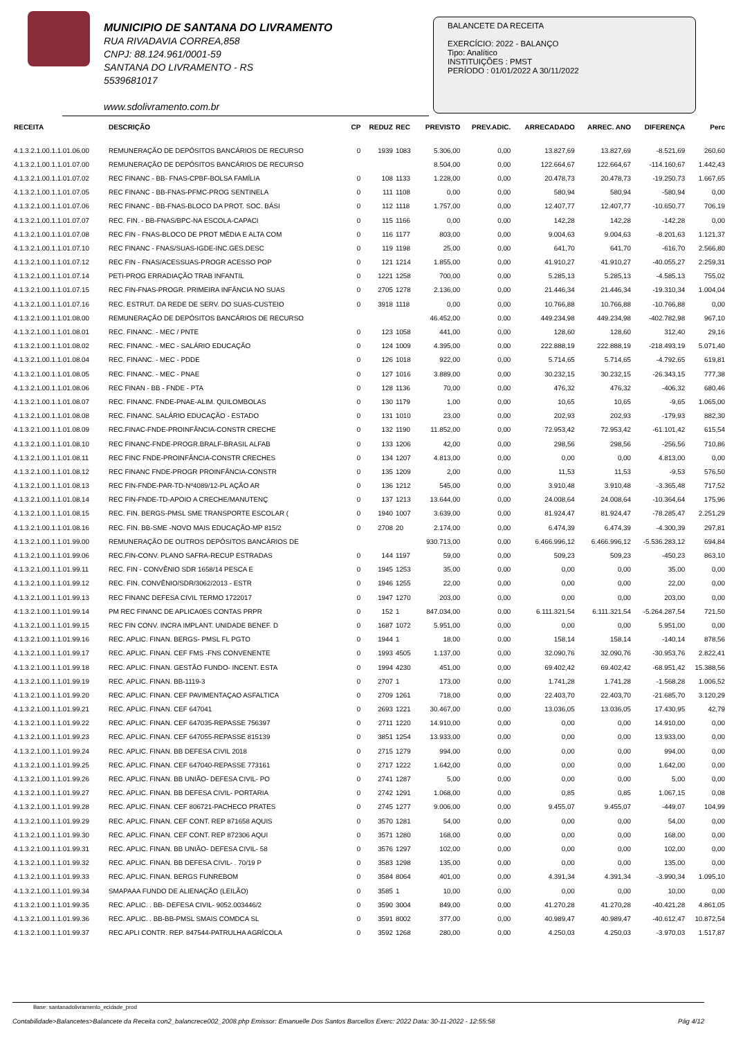MUNICIPIO DE SANTANA DO LIVRAMENTO
RUA RIVADAVIA CORREA,858
CNPJ: 88.124.961/0001-59
SANTANA DO LIVRAMENTO - RS
5539681017
www.sdolivramento.com.br
BALANCETE DA RECEITA
EXERCÍCIO: 2022 - BALANÇO
Tipo: Analítico
INSTITUIÇÕES : PMST
PERÍODO : 01/01/2022 A 30/11/2022
| RECEITA | DESCRIÇÃO | CP | REDUZ | REC | PREVISTO | PREV.ADIC. | ARRECADADO | ARREC. ANO | DIFERENÇA | Perc |
| --- | --- | --- | --- | --- | --- | --- | --- | --- | --- | --- |
| 4.1.3.2.1.00.1.1.01.06.00 | REMUNERAÇÃO DE DEPÓSITOS BANCÁRIOS DE RECURSO | 0 | 1939 | 1083 | 5.306,00 | 0,00 | 13.827,69 | 13.827,69 | -8.521,69 | 260,60 |
| 4.1.3.2.1.00.1.1.01.07.00 | REMUNERAÇÃO DE DEPÓSITOS BANCÁRIOS DE RECURSO | | | | 8.504,00 | 0,00 | 122.664,67 | 122.664,67 | -114.160,67 | 1.442,43 |
| 4.1.3.2.1.00.1.1.01.07.02 | REC FINANC - BB- FNAS-CPBF-BOLSA FAMÍLIA | 0 | 108 | 1133 | 1.228,00 | 0,00 | 20.478,73 | 20.478,73 | -19.250,73 | 1.667,65 |
| 4.1.3.2.1.00.1.1.01.07.05 | REC FINANC - BB-FNAS-PFMC-PROG SENTINELA | 0 | 111 | 1108 | 0,00 | 0,00 | 580,94 | 580,94 | -580,94 | 0,00 |
| 4.1.3.2.1.00.1.1.01.07.06 | REC FINANC - BB-FNAS-BLOCO DA PROT. SOC. BÁSI | 0 | 112 | 1118 | 1.757,00 | 0,00 | 12.407,77 | 12.407,77 | -10.650,77 | 706,19 |
| 4.1.3.2.1.00.1.1.01.07.07 | REC. FIN. - BB-FNAS/BPC-NA ESCOLA-CAPACI | 0 | 115 | 1166 | 0,00 | 0,00 | 142,28 | 142,28 | -142,28 | 0,00 |
| 4.1.3.2.1.00.1.1.01.07.08 | REC FIN - FNAS-BLOCO DE PROT MÉDIA E ALTA COM | 0 | 116 | 1177 | 803,00 | 0,00 | 9.004,63 | 9.004,63 | -8.201,63 | 1.121,37 |
| 4.1.3.2.1.00.1.1.01.07.10 | REC FINANC - FNAS/SUAS-IGDE-INC.GES.DESC | 0 | 119 | 1198 | 25,00 | 0,00 | 641,70 | 641,70 | -616,70 | 2.566,80 |
| 4.1.3.2.1.00.1.1.01.07.12 | REC FIN - FNAS/ACESSUAS-PROGR ACESSO POP | 0 | 121 | 1214 | 1.855,00 | 0,00 | 41.910,27 | 41.910,27 | -40.055,27 | 2.259,31 |
| 4.1.3.2.1.00.1.1.01.07.14 | PETI-PROG ERRADIAÇÃO TRAB INFANTIL | 0 | 1221 | 1258 | 700,00 | 0,00 | 5.285,13 | 5.285,13 | -4.585,13 | 755,02 |
| 4.1.3.2.1.00.1.1.01.07.15 | REC FIN-FNAS-PROGR. PRIMEIRA INFÂNCIA NO SUAS | 0 | 2705 | 1278 | 2.136,00 | 0,00 | 21.446,34 | 21.446,34 | -19.310,34 | 1.004,04 |
| 4.1.3.2.1.00.1.1.01.07.16 | REC. ESTRUT. DA REDE DE SERV. DO SUAS-CUSTEIO | 0 | 3918 | 1118 | 0,00 | 0,00 | 10.766,88 | 10.766,88 | -10.766,88 | 0,00 |
| 4.1.3.2.1.00.1.1.01.08.00 | REMUNERAÇÃO DE DEPÓSITOS BANCÁRIOS DE RECURSO | | | | 46.452,00 | 0,00 | 449.234,98 | 449.234,98 | -402.782,98 | 967,10 |
| 4.1.3.2.1.00.1.1.01.08.01 | REC. FINANC. - MEC / PNTE | 0 | 123 | 1058 | 441,00 | 0,00 | 128,60 | 128,60 | 312,40 | 29,16 |
| 4.1.3.2.1.00.1.1.01.08.02 | REC. FINANC. - MEC - SALÁRIO EDUCAÇÃO | 0 | 124 | 1009 | 4.395,00 | 0,00 | 222.888,19 | 222.888,19 | -218.493,19 | 5.071,40 |
| 4.1.3.2.1.00.1.1.01.08.04 | REC. FINANC. - MEC - PDDE | 0 | 126 | 1018 | 922,00 | 0,00 | 5.714,65 | 5.714,65 | -4.792,65 | 619,81 |
| 4.1.3.2.1.00.1.1.01.08.05 | REC. FINANC. - MEC - PNAE | 0 | 127 | 1016 | 3.889,00 | 0,00 | 30.232,15 | 30.232,15 | -26.343,15 | 777,38 |
| 4.1.3.2.1.00.1.1.01.08.06 | REC FINAN - BB - FNDE - PTA | 0 | 128 | 1136 | 70,00 | 0,00 | 476,32 | 476,32 | -406,32 | 680,46 |
| 4.1.3.2.1.00.1.1.01.08.07 | REC. FINANC. FNDE-PNAE-ALIM. QUILOMBOLAS | 0 | 130 | 1179 | 1,00 | 0,00 | 10,65 | 10,65 | -9,65 | 1.065,00 |
| 4.1.3.2.1.00.1.1.01.08.08 | REC. FINANC. SALÁRIO EDUCAÇÃO - ESTADO | 0 | 131 | 1010 | 23,00 | 0,00 | 202,93 | 202,93 | -179,93 | 882,30 |
| 4.1.3.2.1.00.1.1.01.08.09 | REC.FINAC-FNDE-PROINFÂNCIA-CONSTR CRECHE | 0 | 132 | 1190 | 11.852,00 | 0,00 | 72.953,42 | 72.953,42 | -61.101,42 | 615,54 |
| 4.1.3.2.1.00.1.1.01.08.10 | REC FINANC-FNDE-PROGR.BRALF-BRASIL ALFAB | 0 | 133 | 1206 | 42,00 | 0,00 | 298,56 | 298,56 | -256,56 | 710,86 |
| 4.1.3.2.1.00.1.1.01.08.11 | REC FINC FNDE-PROINFÂNCIA-CONSTR CRECHES | 0 | 134 | 1207 | 4.813,00 | 0,00 | 0,00 | 0,00 | 4.813,00 | 0,00 |
| 4.1.3.2.1.00.1.1.01.08.12 | REC FINANC FNDE-PROGR PROINFÂNCIA-CONSTR | 0 | 135 | 1209 | 2,00 | 0,00 | 11,53 | 11,53 | -9,53 | 576,50 |
| 4.1.3.2.1.00.1.1.01.08.13 | REC FIN-FNDE-PAR-TD-Nº4089/12-PL AÇÃO AR | 0 | 136 | 1212 | 545,00 | 0,00 | 3.910,48 | 3.910,48 | -3.365,48 | 717,52 |
| 4.1.3.2.1.00.1.1.01.08.14 | REC FIN-FNDE-TD-APOIO A CRECHE/MANUTENÇ | 0 | 137 | 1213 | 13.644,00 | 0,00 | 24.008,64 | 24.008,64 | -10.364,64 | 175,96 |
| 4.1.3.2.1.00.1.1.01.08.15 | REC. FIN. BERGS-PMSL SME TRANSPORTE ESCOLAR ( | 0 | 1940 | 1007 | 3.639,00 | 0,00 | 81.924,47 | 81.924,47 | -78.285,47 | 2.251,29 |
| 4.1.3.2.1.00.1.1.01.08.16 | REC. FIN. BB-SME -NOVO MAIS EDUCAÇÃO-MP 815/2 | 0 | 2708 | 20 | 2.174,00 | 0,00 | 6.474,39 | 6.474,39 | -4.300,39 | 297,81 |
| 4.1.3.2.1.00.1.1.01.99.00 | REMUNERAÇÃO DE OUTROS DEPÓSITOS BANCÁRIOS DE | | | | 930.713,00 | 0,00 | 6.466.996,12 | 6.466.996,12 | -5.536.283,12 | 694,84 |
| 4.1.3.2.1.00.1.1.01.99.06 | REC.FIN-CONV. PLANO SAFRA-RECUP ESTRADAS | 0 | 144 | 1197 | 59,00 | 0,00 | 509,23 | 509,23 | -450,23 | 863,10 |
| 4.1.3.2.1.00.1.1.01.99.11 | REC. FIN - CONVÊNIO SDR 1658/14 PESCA E | 0 | 1945 | 1253 | 35,00 | 0,00 | 0,00 | 0,00 | 35,00 | 0,00 |
| 4.1.3.2.1.00.1.1.01.99.12 | REC. FIN. CONVÊNIO/SDR/3062/2013 - ESTR | 0 | 1946 | 1255 | 22,00 | 0,00 | 0,00 | 0,00 | 22,00 | 0,00 |
| 4.1.3.2.1.00.1.1.01.99.13 | REC FINANC DEFESA CIVIL TERMO 1722017 | 0 | 1947 | 1270 | 203,00 | 0,00 | 0,00 | 0,00 | 203,00 | 0,00 |
| 4.1.3.2.1.00.1.1.01.99.14 | PM REC FINANC DE APLICA0ES CONTAS PRPR | 0 | 152 | 1 | 847.034,00 | 0,00 | 6.111.321,54 | 6.111.321,54 | -5.264.287,54 | 721,50 |
| 4.1.3.2.1.00.1.1.01.99.15 | REC FIN CONV. INCRA IMPLANT. UNIDADE BENEF. D | 0 | 1687 | 1072 | 5.951,00 | 0,00 | 0,00 | 0,00 | 5.951,00 | 0,00 |
| 4.1.3.2.1.00.1.1.01.99.16 | REC. APLIC. FINAN. BERGS- PMSL FL PGTO | 0 | 1944 | 1 | 18,00 | 0,00 | 158,14 | 158,14 | -140,14 | 878,56 |
| 4.1.3.2.1.00.1.1.01.99.17 | REC. APLIC. FINAN. CEF FMS -FNS CONVENENTE | 0 | 1993 | 4505 | 1.137,00 | 0,00 | 32.090,76 | 32.090,76 | -30.953,76 | 2.822,41 |
| 4.1.3.2.1.00.1.1.01.99.18 | REC. APLIC. FINAN. GESTÃO FUNDO- INCENT. ESTA | 0 | 1994 | 4230 | 451,00 | 0,00 | 69.402,42 | 69.402,42 | -68.951,42 | 15.388,56 |
| 4.1.3.2.1.00.1.1.01.99.19 | REC. APLIC. FINAN. BB-1119-3 | 0 | 2707 | 1 | 173,00 | 0,00 | 1.741,28 | 1.741,28 | -1.568,28 | 1.006,52 |
| 4.1.3.2.1.00.1.1.01.99.20 | REC. APLIC. FINAN. CEF PAVIMENTAÇAO ASFALTICA | 0 | 2709 | 1261 | 718,00 | 0,00 | 22.403,70 | 22.403,70 | -21.685,70 | 3.120,29 |
| 4.1.3.2.1.00.1.1.01.99.21 | REC. APLIC. FINAN. CEF 647041 | 0 | 2693 | 1221 | 30.467,00 | 0,00 | 13.036,05 | 13.036,05 | 17.430,95 | 42,79 |
| 4.1.3.2.1.00.1.1.01.99.22 | REC. APLIC. FINAN. CEF 647035-REPASSE 756397 | 0 | 2711 | 1220 | 14.910,00 | 0,00 | 0,00 | 0,00 | 14.910,00 | 0,00 |
| 4.1.3.2.1.00.1.1.01.99.23 | REC. APLIC. FINAN. CEF 647055-REPASSE 815139 | 0 | 3851 | 1254 | 13.933,00 | 0,00 | 0,00 | 0,00 | 13.933,00 | 0,00 |
| 4.1.3.2.1.00.1.1.01.99.24 | REC. APLIC. FINAN. BB DEFESA CIVIL 2018 | 0 | 2715 | 1279 | 994,00 | 0,00 | 0,00 | 0,00 | 994,00 | 0,00 |
| 4.1.3.2.1.00.1.1.01.99.25 | REC. APLIC. FINAN. CEF 647040-REPASSE 773161 | 0 | 2717 | 1222 | 1.642,00 | 0,00 | 0,00 | 0,00 | 1.642,00 | 0,00 |
| 4.1.3.2.1.00.1.1.01.99.26 | REC. APLIC. FINAN. BB UNIÃO- DEFESA CIVIL- PO | 0 | 2741 | 1287 | 5,00 | 0,00 | 0,00 | 0,00 | 5,00 | 0,00 |
| 4.1.3.2.1.00.1.1.01.99.27 | REC. APLIC. FINAN. BB DEFESA CIVIL- PORTARIA | 0 | 2742 | 1291 | 1.068,00 | 0,00 | 0,85 | 0,85 | 1.067,15 | 0,08 |
| 4.1.3.2.1.00.1.1.01.99.28 | REC. APLIC. FINAN. CEF 806721-PACHECO PRATES | 0 | 2745 | 1277 | 9.006,00 | 0,00 | 9.455,07 | 9.455,07 | -449,07 | 104,99 |
| 4.1.3.2.1.00.1.1.01.99.29 | REC. APLIC. FINAN. CEF CONT. REP 871658 AQUIS | 0 | 3570 | 1281 | 54,00 | 0,00 | 0,00 | 0,00 | 54,00 | 0,00 |
| 4.1.3.2.1.00.1.1.01.99.30 | REC. APLIC. FINAN. CEF CONT. REP 872306 AQUI | 0 | 3571 | 1280 | 168,00 | 0,00 | 0,00 | 0,00 | 168,00 | 0,00 |
| 4.1.3.2.1.00.1.1.01.99.31 | REC. APLIC. FINAN. BB UNIÃO- DEFESA CIVIL- 58 | 0 | 3576 | 1297 | 102,00 | 0,00 | 0,00 | 0,00 | 102,00 | 0,00 |
| 4.1.3.2.1.00.1.1.01.99.32 | REC. APLIC. FINAN. BB DEFESA CIVIL- . 70/19 P | 0 | 3583 | 1298 | 135,00 | 0,00 | 0,00 | 0,00 | 135,00 | 0,00 |
| 4.1.3.2.1.00.1.1.01.99.33 | REC. APLIC. FINAN. BERGS FUNREBOM | 0 | 3584 | 8064 | 401,00 | 0,00 | 4.391,34 | 4.391,34 | -3.990,34 | 1.095,10 |
| 4.1.3.2.1.00.1.1.01.99.34 | SMAPAAA FUNDO DE ALIENAÇÃO (LEILÃO) | 0 | 3585 | 1 | 10,00 | 0,00 | 0,00 | 0,00 | 10,00 | 0,00 |
| 4.1.3.2.1.00.1.1.01.99.35 | REC. APLIC. . BB- DEFESA CIVIL- 9052.003446/2 | 0 | 3590 | 3004 | 849,00 | 0,00 | 41.270,28 | 41.270,28 | -40.421,28 | 4.861,05 |
| 4.1.3.2.1.00.1.1.01.99.36 | REC. APLIC. . BB-BB-PMSL SMAIS COMDCA SL | 0 | 3591 | 8002 | 377,00 | 0,00 | 40.989,47 | 40.989,47 | -40.612,47 | 10.872,54 |
| 4.1.3.2.1.00.1.1.01.99.37 | REC.APLI CONTR. REP. 847544-PATRULHA AGRÍCOLA | 0 | 3592 | 1268 | 280,00 | 0,00 | 4.250,03 | 4.250,03 | -3.970,03 | 1.517,87 |
Base: santanadolivramento_ecidade_prod
Contabilidade>Balancetes>Balancete da Receita con2_balancrece002_2008.php Emissor: Emanuelle Dos Santos Barcellos Exerc: 2022 Data: 30-11-2022 - 12:55:58 Pág 4/12